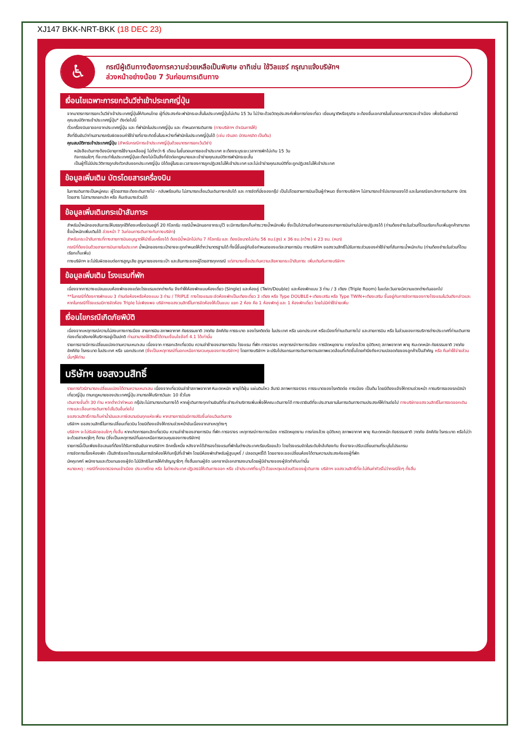XJ147 BKK-NRT-BKK (18 DEC 23)
♿
กรณีผู้เดินทางต้องการความช่วยเหลือเป็นพิเศษ อาทิเช่น ใช้วิลแชร์ กรุณาแจ้งบริษัทฯ
ล่วงหน้าอย่างน้อย 7 วันก่อนการเดินทาง
เงื่อนไขเฉพาะการยกเว้นวีซ่าเข้าประเทศญี่ปุ่น
จากมาตรการการยกเว้นวีซ่าเข้าประเทศญี่ปุ่นให้กับคนไทย ผู้ที่ประสงค์จะพำนักระยะสั้นในประเทศญี่ปุ่นไม่เกิน 15 วัน ไม่ว่าจะด้วยวัตถุประสงค์เพื่อการท่องเที่ยว เยี่ยมญาติหรือธุรกิจ จะต้องยื่นเอกสารในขั้นตอนการตรวจเข้าเมือง เพื่อยืนยันการมีคุณสมบัติการเข้าประเทศญี่ปุ่น* ดังต่อไปนี้
ตั๋วเครื่องบินขาออกจากประเทศญี่ปุ่น และ ที่พำนักในประเทศญี่ปุ่น และ กำหนดการเดินทาง (ทางบริษัทฯ ดำเนินการให้)
สิ่งที่ยืนยันว่าท่านสามารถรับผิดชอบค่าใช้จ่ายที่อาจเกิดขึ้นในระหว่างที่พำนักในประเทศญี่ปุ่นได้ (เช่น เงินสด บัตรเครดิต เป็นต้น)
คุณสมบัติการเข้าประเทศญี่ปุ่น (สำหรับกรณีการเข้าประเทศญี่ปุ่นด้วยมาตรการยกเว้นวีซ่า)
หนังสือเดินทางต้องมีอายุการใช้งานเหลืออยู่ ไม่ต่ำกว่า 6 เดือน ในขั้นตอนการขอเข้าประเทศ จะต้องระบุระยะเวลาการพักไม่เกิน 15 วัน
กิจกรรมใดๆ ที่จะกระทำในประเทศญี่ปุ่นจะต้องไม่เป็นสิ่งที่ขัดต่อกฎหมายและเข้าข่ายคุณสมบัติการพำนักระยะสั้น
เป็นผู้ที่ไม่มีประวัติการถูกส่งตัวกลับออกประเทศญี่ปุ่น มิได้อยู่ในระยะเวลาของการถูกปฏิเสธไม่ให้เข้าประเทศ และไม่เข้าข่ายคุณสมบัติที่จะถูกปฏิเสธไม่ให้เข้าประเทศ
ข้อมูลเพิ่มเติม บัตรโดยสารเครื่องบิน
ในการเดินทางเป็นหมู่คณะ ผู้โดยสารจะต้องเดินทางไป - กลับพร้อมกัน ไม่สามารถเลื่อนวันเดินทางกลับได้ และ การจัดที่นั่งของกรุ๊ป เป็นไปโดยสายการบินเป็นผู้กำหนด ซึ่งทางบริษัทฯ ไม่สามารถเข้าไปแทรกแซงได้ และในกรณียกเลิกการเดินทาง บัตรโดยสาร ไม่สามารถยกเลิก หรือ คืนเงินบางส่วนได้
ข้อมูลเพิ่มเติมกระเป๋าสัมภาระ
สำหรับน้ำหนักของสัมภาระให้บรรทุกใต้ท้องเครื่องบินอยู่ที่ 20 กิโลกรัม กรณีน้ำหนักนอกจากระบุไว้ จะมีการเรียกเก็บค่าระวางน้ำหนักเพิ่ม ซึ่งเป็นไปตามข้อกำหนดของสายการบินท่านไม่อาจปฏิเสธได้ (ท่านต้องชำระในส่วนที่โดนเรียกเก็บเพิ่มลูกค้าสามารถซื้อน้ำหนักเพิ่มเติมได้ ล่วงหน้า 7 วันก่อนการเดินทางกับทางบริษัท)
สำหรับกระเป๋าสัมภาระที่ทางสายการบินอนุญาตให้นำขึ้นเครื่องได้ ต้องมีน้ำหนักไม่เกิน 7 กิโลกรัม และ ต้องมีขนาดไม่เกิน 56 ซม.(สูง) x 36 ซม.(กว้าง) x 23 ซม. (หนา)
กรณีที่ต้องบินด้วยสายการบินภายในประเทศ น้ำหนักของกระเป๋าอาจจะถูกกำหนดให้ต่ำกว่ามาตรฐานได้ ทั้งนี้ขึ้นอยู่กับข้อกำหนดของแต่ละสายการบิน ทางบริษัทฯ ขอสงวนสิทธิ์ไม่รับภาระส่วนของค่าใช้จ่ายที่สัมภาระน้ำหนักเกิน (ท่านต้องชำระในส่วนที่โดนเรียกเก็บเพิ่ม)
ทางบริษัทฯ จะไม่รับผิดชอบต่อการสูญเสีย สูญหายของกระเป๋า และสัมภาระของผู้โดยสารทุกกรณี แต่สามารถซื้อประกันความเสียหายกระเป๋าสัมภาระ เพิ่มเติมกับทางบริษัทฯ
ข้อมูลเพิ่มเติม โรงแรมที่พัก
เนื่องจากการวางแปลนแบบห้องพักของแต่ละโรงแรมแตกต่างกัน จึงทำให้ห้องพักแบบห้องเดี่ยว (Single) และห้องคู่ (Twin/Double) และห้องพักแบบ 3 ท่าน / 3 เตียง (Triple Room) ในแต่ละวันอาจมีความแตกต่างกันออกไป
**ในกรณีที่ต้องการพักแบบ 3 ท่านต่อห้องหรือห้องแบบ 3 ท่าน / TRIPLE ทางโรงแรมจะจัดห้องพักเป็นเตียงเดี่ยว 3 เตียง หรือ Type DOUBLE+เตียงเสริม หรือ Type TWIN+เตียงเสริม ขึ้นอยู่กับการจัดการของทางโรงแรมในวันดังกล่าวและหากในกรณีที่โรงแรมมีการจัดห้อง Triple ไม่เพียงพอ บริษัทฯขอสงวนสิทธิ์ในการจัดห้องให้เป็นแบบ แยก 2 ห้อง คือ 1 ห้องพักคู่ และ 1 ห้องพักเดี่ยว โดยไม่มีค่าใช้จ่ายเพิ่ม
เงื่อนไขกรณีเกิดภัยพิบัติ
เนื่องจากเหตุการณ์ความไม่สงบทางการเมือง สายการบิน สภาพอากาศ ภัยธรรมชาติ วาตภัย อัคคีภัย การระบาด ของโรคติดต่อ ในประเทศ หรือ นอกประเทศ หรือเมืองที่ท่านเดินทางไป และสายการบิน หรือ ในส่วนของการบริการต่างประเทศที่ท่านเดินทางท่องเที่ยวยังคงให้บริการอยู่เป็นปกติ ท่านสามารถใช้สิทธิ์ได้ตามเงื่อนไขข้อที่ 4.1 ได้เท่านั้น
รายการอาจมีการเปลี่ยนแปลงตามความเหมาะสม เนื่องจาก การยกเลิกเที่ยวบิน ความล่าช้าของสายการบิน โรงแรม ที่พัก การจราจร เหตุการณ์ทางการเมือง การปิดหยุดงาน การท่องล้วง อุบัติเหตุ สภาพอากาศ พายุ หิมะตกหนัก ภัยธรรมชาติ วาตภัย อัคคีภัย โรคระบาด ในประเทศ หรือ นอกประเทศ (ซึ่งเป็นเหตุการณ์ที่นอกเหนือการควบคุมของทางบริษัทฯ) โดยทางบริษัทฯ จะปรับโปรแกรมการเดินทางตามสภาพแวดล้อมที่เกิดขึ้นโดยคำนึงถึงความปลอดภัยของลูกค้าเป็นสำคัญ หรือ คืนค่าใช้จ่ายส่วนนั้นๆให้ท่าน
บริษัทฯ ขอสงวนสิทธิ์
รายการทัวร์สามารถเปลี่ยนแปลงได้ตามความเหมาะสม เนื่องจากเที่ยวบินล่าช้าสภาพอากาศ หิมะตกหนัก พายุไต้ฝุ่น แผ่นดินไหว สึนามิ สภาพการจราจร การระบาดของโรคติดต่อ การเมือง เป็นต้น โดยมีต้องแจ้งให้ทราบล่วงหน้า การบริการของรถบัสนำเที่ยวญี่ปุ่น ตามกฎหมายของประเทศญี่ปุ่น สามารถให้บริการวันละ 10 ชั่วโมง
เดินทางขั้นต่ำ 30 ท่าน หากต่ำกว่ากำหนด กรุ๊ปจะไม่สามารถเดินทางได้ หากผู้เดินทางทุกท่านยินดีที่จะชำระค่าบริการเพิ่มเพื่อให้คณะเดินทางได้ ทางเรายินดีที่จะประสานงานในการเดินทางตามประสงค์ให้ท่านต่อไป ทางบริษัทขอสงวนสิทธิ์ในการงดออกเดินทางและเลื่อนการเดินทางไปในวันอื่นต่อไป
ขอสงวนสิทธิ์การเก็บค่าน้ำมันและภาษีสนามบินทุกแห่งเพิ่ม หากสายการบินมีการปรับขึ้นก่อนวันเดินทาง
บริษัทฯ ขอสงวนสิทธิ์ในการเปลี่ยนเที่ยวบิน โดยมิต้องแจ้งให้ทราบล่วงหน้าอันเนื่องจากสาเหตุต่างๆ
บริษัทฯ จะไม่รับผิดชอบใดๆ ทั้งสิ้น หากเกิดการยกเลิกเที่ยวบิน ความล่าช้าของสายการบิน ที่พัก การจราจร เหตุการณ์ทางการเมือง การปิดหยุดงาน การท่องล้วง อุบัติเหตุ สภาพอากาศ พายุ หิมะตกหนัก ภัยธรรมชาติ วาตภัย อัคคีภัย โรคระบาด หรือไม่ว่าจะด้วยสาเหตุใดๆ ก็ตาม (ซึ่งเป็นเหตุการณ์ที่นอกเหนือการควบคุมของทางบริษัทฯ)
รายการนี้เป็นเพียงข้อเสนอที่ต้องได้รับการยืนยันจากบริษัทฯ อีกครั้งหนึ่ง หลังจากได้สำรองโรงแรมที่พักในต่างประเทศเรียบร้อยแล้ว โดยโรงแรมจัดในระดับใกล้เคียงกัน ซึ่งอาจจะปรับเปลี่ยนตามที่ระบุในโปรแกรม
การจัดการเรื่องห้องพัก เป็นสิทธิของโรงแรมในการจัดห้องให้กับกรุ๊ปที่เข้าพัก โดยมีห้องพักสำหรับผู้สูบบุหรี่ / ปลอดบุหรี่ได้ โดยอาจจะขอเปลี่ยนห้องได้ตามความประสงค์ของผู้ที่พัก
มัคคุเทศก์ พนักงานและตัวแทนของผู้จัด ไม่มีสิทธิในการให้คำสัญญาใดๆ ทั้งสิ้นแทนผู้จัด นอกจากมีเอกสารลงนามโดยผู้มีอำนาจของผู้จัดกำกับเท่านั้น
หมายเหตุ : กรณีที่กองตรวจคนเข้าเมือง ประเทศไทย หรือ ในต่างประเทศ ปฏิเสธมิให้เดินทางออก หรือ เข้าประเทศที่ระบุไว้ ด้วยเหตุผลส่วนตัวของผู้เดินทาง บริษัทฯ ขอสงวนสิทธิ์ที่จะไม่คืนค่าทัวร์ไม่ว่ากรณีใดๆ ทั้งสิ้น